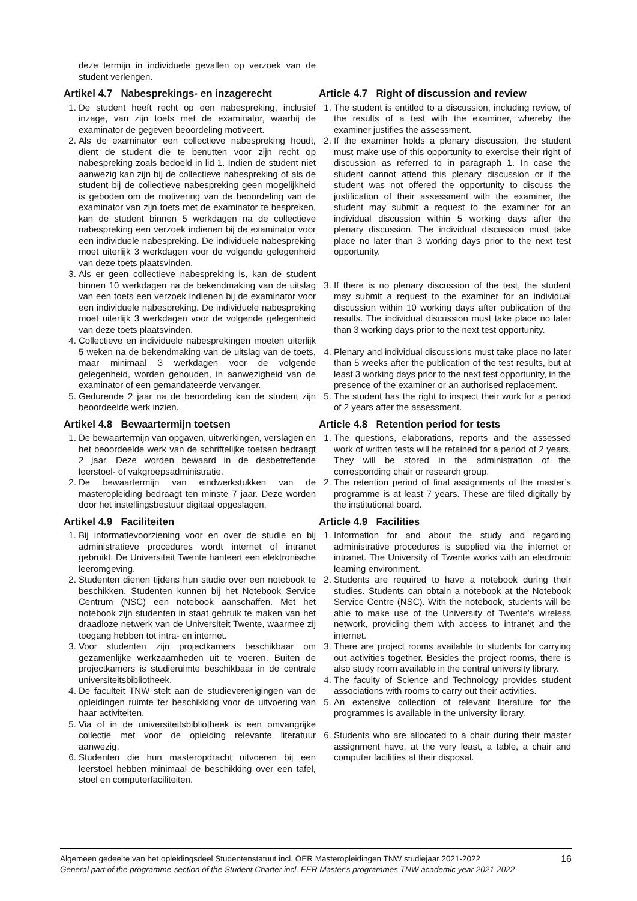deze termijn in individuele gevallen op verzoek van de student verlengen.
Artikel 4.7 Nabesprekings- en inzagerecht
1. De student heeft recht op een nabespreking, inclusief inzage, van zijn toets met de examinator, waarbij de examinator de gegeven beoordeling motiveert.
2. Als de examinator een collectieve nabespreking houdt, dient de student die te benutten voor zijn recht op nabespreking zoals bedoeld in lid 1. Indien de student niet aanwezig kan zijn bij de collectieve nabespreking of als de student bij de collectieve nabespreking geen mogelijkheid is geboden om de motivering van de beoordeling van de examinator van zijn toets met de examinator te bespreken, kan de student binnen 5 werkdagen na de collectieve nabespreking een verzoek indienen bij de examinator voor een individuele nabespreking. De individuele nabespreking moet uiterlijk 3 werkdagen voor de volgende gelegenheid van deze toets plaatsvinden.
3. Als er geen collectieve nabespreking is, kan de student binnen 10 werkdagen na de bekendmaking van de uitslag van een toets een verzoek indienen bij de examinator voor een individuele nabespreking. De individuele nabespreking moet uiterlijk 3 werkdagen voor de volgende gelegenheid van deze toets plaatsvinden.
4. Collectieve en individuele nabesprekingen moeten uiterlijk 5 weken na de bekendmaking van de uitslag van de toets, maar minimaal 3 werkdagen voor de volgende gelegenheid, worden gehouden, in aanwezigheid van de examinator of een gemandateerde vervanger.
5. Gedurende 2 jaar na de beoordeling kan de student zijn beoordeelde werk inzien.
Article 4.7 Right of discussion and review
1. The student is entitled to a discussion, including review, of the results of a test with the examiner, whereby the examiner justifies the assessment.
2. If the examiner holds a plenary discussion, the student must make use of this opportunity to exercise their right of discussion as referred to in paragraph 1. In case the student cannot attend this plenary discussion or if the student was not offered the opportunity to discuss the justification of their assessment with the examiner, the student may submit a request to the examiner for an individual discussion within 5 working days after the plenary discussion. The individual discussion must take place no later than 3 working days prior to the next test opportunity.
3. If there is no plenary discussion of the test, the student may submit a request to the examiner for an individual discussion within 10 working days after publication of the results. The individual discussion must take place no later than 3 working days prior to the next test opportunity.
4. Plenary and individual discussions must take place no later than 5 weeks after the publication of the test results, but at least 3 working days prior to the next test opportunity, in the presence of the examiner or an authorised replacement.
5. The student has the right to inspect their work for a period of 2 years after the assessment.
Artikel 4.8 Bewaartermijn toetsen
1. De bewaartermijn van opgaven, uitwerkingen, verslagen en het beoordeelde werk van de schriftelijke toetsen bedraagt 2 jaar. Deze worden bewaard in de desbetreffende leerstoel- of vakgroepsadministratie.
2. De bewaartermijn van eindwerkstukken van de masteropleiding bedraagt ten minste 7 jaar. Deze worden door het instellingsbestuur digitaal opgeslagen.
Article 4.8 Retention period for tests
1. The questions, elaborations, reports and the assessed work of written tests will be retained for a period of 2 years. They will be stored in the administration of the corresponding chair or research group.
2. The retention period of final assignments of the master’s programme is at least 7 years. These are filed digitally by the institutional board.
Artikel 4.9 Faciliteiten
1. Bij informatievoorziening voor en over de studie en bij administratieve procedures wordt internet of intranet gebruikt. De Universiteit Twente hanteert een elektronische leeromgeving.
2. Studenten dienen tijdens hun studie over een notebook te beschikken. Studenten kunnen bij het Notebook Service Centrum (NSC) een notebook aanschaffen. Met het notebook zijn studenten in staat gebruik te maken van het draadloze netwerk van de Universiteit Twente, waarmee zij toegang hebben tot intra- en internet.
3. Voor studenten zijn projectkamers beschikbaar om gezamenlijke werkzaamheden uit te voeren. Buiten de projectkamers is studieruimte beschikbaar in de centrale universiteitsbibliotheek.
4. De faculteit TNW stelt aan de studieverenigingen van de opleidingen ruimte ter beschikking voor de uitvoering van haar activiteiten.
5. Via of in de universiteitsbibliotheek is een omvangrijke collectie met voor de opleiding relevante literatuur aanwezig.
6. Studenten die hun masteropdracht uitvoeren bij een leerstoel hebben minimaal de beschikking over een tafel, stoel en computerfaciliteiten.
Article 4.9 Facilities
1. Information for and about the study and regarding administrative procedures is supplied via the internet or intranet. The University of Twente works with an electronic learning environment.
2. Students are required to have a notebook during their studies. Students can obtain a notebook at the Notebook Service Centre (NSC). With the notebook, students will be able to make use of the University of Twente's wireless network, providing them with access to intranet and the internet.
3. There are project rooms available to students for carrying out activities together. Besides the project rooms, there is also study room available in the central university library.
4. The faculty of Science and Technology provides student associations with rooms to carry out their activities.
5. An extensive collection of relevant literature for the programmes is available in the university library.
6. Students who are allocated to a chair during their master assignment have, at the very least, a table, a chair and computer facilities at their disposal.
16
Algemeen gedeelte van het opleidingsdeel Studentenstatuut incl. OER Masteropleidingen TNW studiejaar 2021-2022
General part of the programme-section of the Student Charter incl. EER Master’s programmes TNW academic year 2021-2022